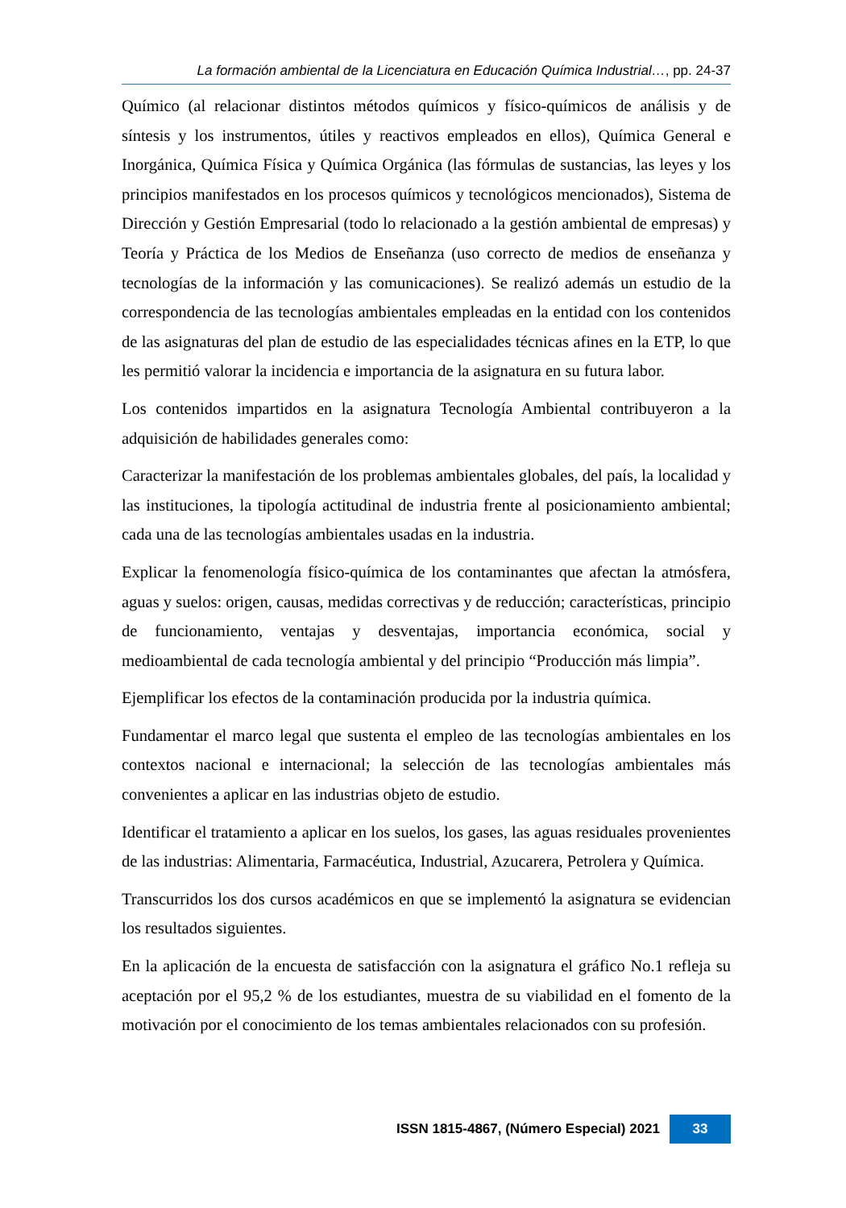La formación ambiental de la Licenciatura en Educación Química Industrial…, pp. 24-37
Químico (al relacionar distintos métodos químicos y físico-químicos de análisis y de síntesis y los instrumentos, útiles y reactivos empleados en ellos), Química General e Inorgánica, Química Física y Química Orgánica (las fórmulas de sustancias, las leyes y los principios manifestados en los procesos químicos y tecnológicos mencionados), Sistema de Dirección y Gestión Empresarial (todo lo relacionado a la gestión ambiental de empresas) y Teoría y Práctica de los Medios de Enseñanza (uso correcto de medios de enseñanza y tecnologías de la información y las comunicaciones). Se realizó además un estudio de la correspondencia de las tecnologías ambientales empleadas en la entidad con los contenidos de las asignaturas del plan de estudio de las especialidades técnicas afines en la ETP, lo que les permitió valorar la incidencia e importancia de la asignatura en su futura labor.
Los contenidos impartidos en la asignatura Tecnología Ambiental contribuyeron a la adquisición de habilidades generales como:
Caracterizar la manifestación de los problemas ambientales globales, del país, la localidad y las instituciones, la tipología actitudinal de industria frente al posicionamiento ambiental; cada una de las tecnologías ambientales usadas en la industria.
Explicar la fenomenología físico-química de los contaminantes que afectan la atmósfera, aguas y suelos: origen, causas, medidas correctivas y de reducción; características, principio de funcionamiento, ventajas y desventajas, importancia económica, social y medioambiental de cada tecnología ambiental y del principio “Producción más limpia”.
Ejemplificar los efectos de la contaminación producida por la industria química.
Fundamentar el marco legal que sustenta el empleo de las tecnologías ambientales en los contextos nacional e internacional; la selección de las tecnologías ambientales más convenientes a aplicar en las industrias objeto de estudio.
Identificar el tratamiento a aplicar en los suelos, los gases, las aguas residuales provenientes de las industrias: Alimentaria, Farmacéutica, Industrial, Azucarera, Petrolera y Química.
Transcurridos los dos cursos académicos en que se implementó la asignatura se evidencian los resultados siguientes.
En la aplicación de la encuesta de satisfacción con la asignatura el gráfico No.1 refleja su aceptación por el 95,2 % de los estudiantes, muestra de su viabilidad en el fomento de la motivación por el conocimiento de los temas ambientales relacionados con su profesión.
ISSN 1815-4867, (Número Especial) 2021 33